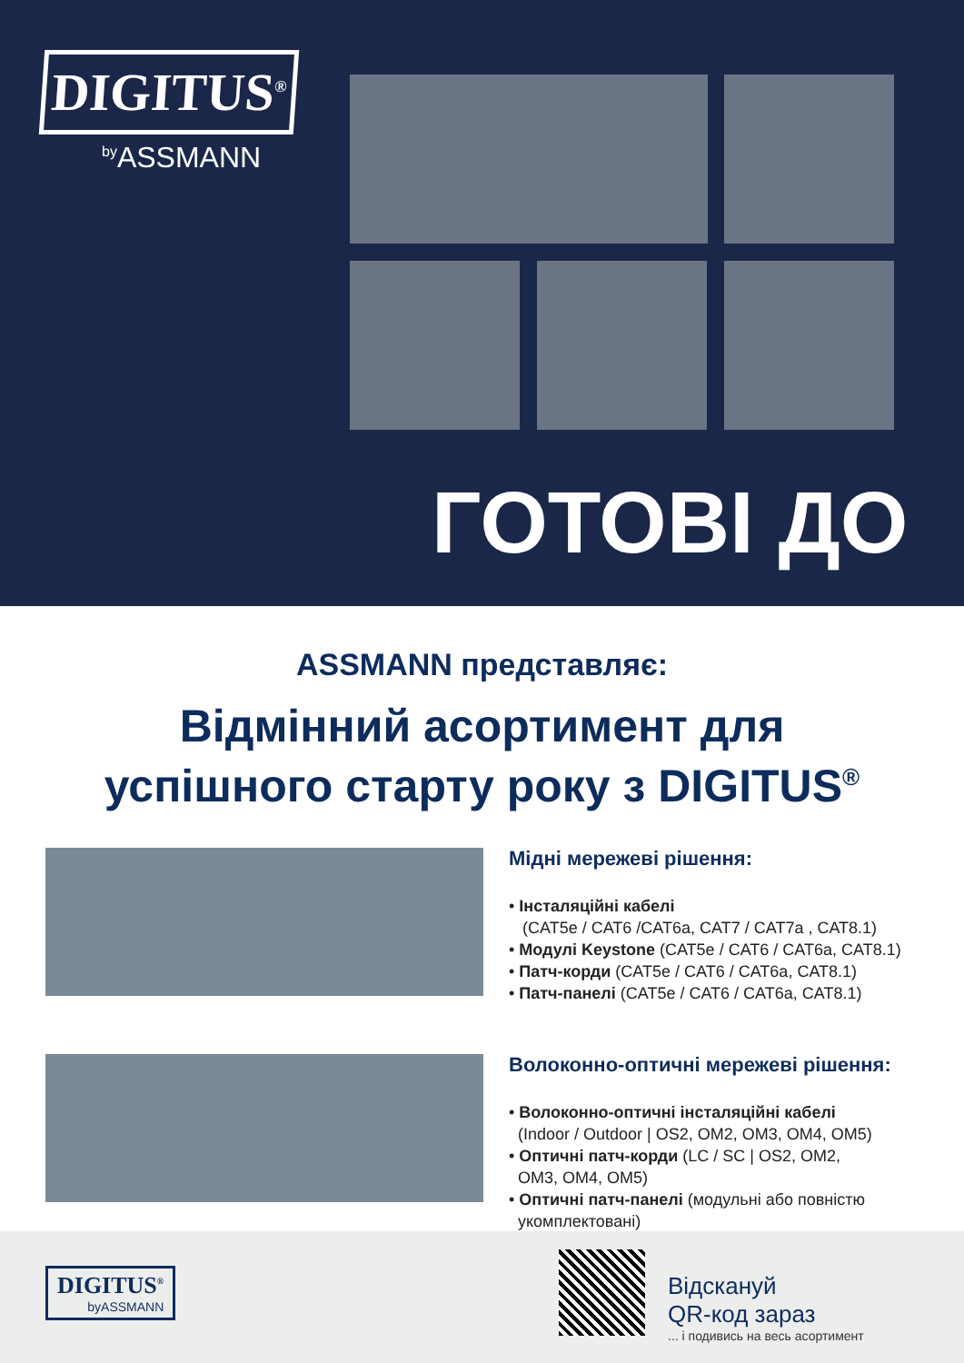DIGITUS<sup>®</sup>
<sup>by</sup>ASSMANN
ГОТОВІ ДО
ASSMANN представляє:
Відмінний асортимент для
успішного старту року з DIGITUS<sup>®</sup>
Мідні мережеві рішення:
• Інсталяційні кабелі
(CAT5e / CAT6 /CAT6a, CAT7 / CAT7a , CAT8.1)
• Модулі Keystone (CAT5e / CAT6 / CAT6a, CAT8.1)
• Патч-корди (CAT5e / CAT6 / CAT6a, CAT8.1)
• Патч-панелі (CAT5e / CAT6 / CAT6a, CAT8.1)
Волоконно-оптичні мережеві рішення:
• Волоконно-оптичні інсталяційні кабелі
(Indoor / Outdoor | OS2, OM2, OM3, OM4, OM5)
• Оптичні патч-корди (LC / SC | OS2, OM2,
OM3, OM4, OM5)
• Оптичні патч-панелі (модульні або повністю
укомплектовані)
DIGITUS<sup>®</sup>
byASSMANN
Відскануй
QR-код зараз
... і подивись на весь асортимент